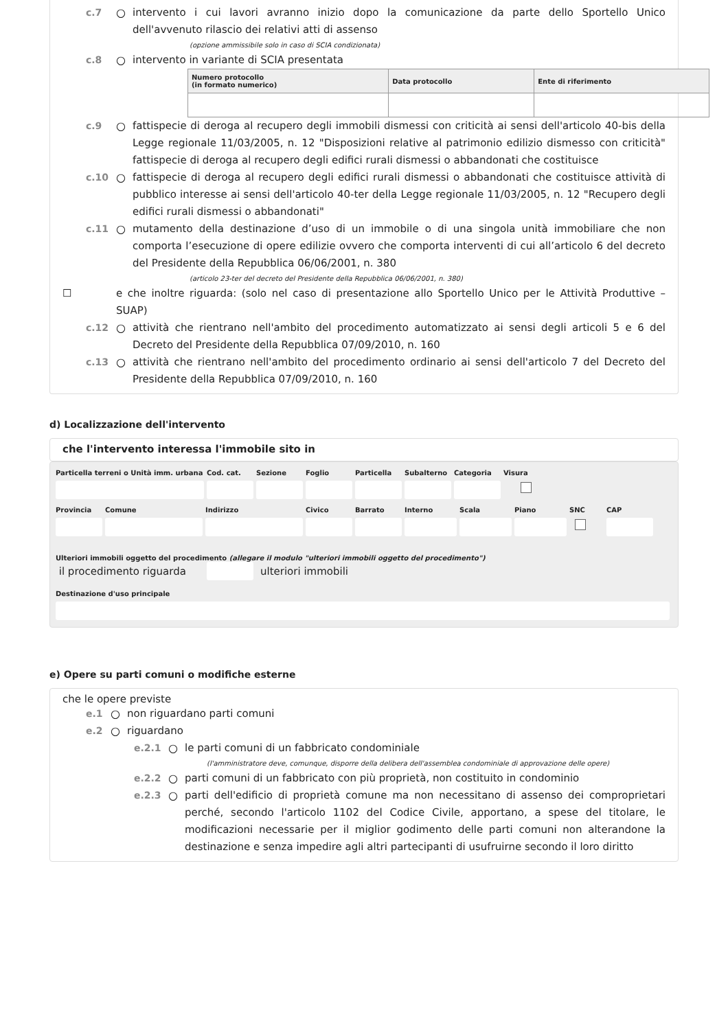c.7 ○ intervento i cui lavori avranno inizio dopo la comunicazione da parte dello Sportello Unico dell'avvenuto rilascio dei relativi atti di assenso
(opzione ammissibile solo in caso di SCIA condizionata)
c.8 ○ intervento in variante di SCIA presentata
| Numero protocollo (in formato numerico) | Data protocollo | Ente di riferimento |
| --- | --- | --- |
c.9 ○ fattispecie di deroga al recupero degli immobili dismessi con criticità ai sensi dell'articolo 40-bis della Legge regionale 11/03/2005, n. 12 "Disposizioni relative al patrimonio edilizio dismesso con criticità" fattispecie di deroga al recupero degli edifici rurali dismessi o abbandonati che costituisce
c.10 ○ fattispecie di deroga al recupero degli edifici rurali dismessi o abbandonati che costituisce attività di pubblico interesse ai sensi dell'articolo 40-ter della Legge regionale 11/03/2005, n. 12 "Recupero degli edifici rurali dismessi o abbandonati"
c.11 ○ mutamento della destinazione d’uso di un immobile o di una singola unità immobiliare che non comporta l’esecuzione di opere edilizie ovvero che comporta interventi di cui all’articolo 6 del decreto del Presidente della Repubblica 06/06/2001, n. 380
(articolo 23-ter del decreto del Presidente della Repubblica 06/06/2001, n. 380)
☐ e che inoltre riguarda: (solo nel caso di presentazione allo Sportello Unico per le Attività Produttive – SUAP)
c.12 ○ attività che rientrano nell'ambito del procedimento automatizzato ai sensi degli articoli 5 e 6 del Decreto del Presidente della Repubblica 07/09/2010, n. 160
c.13 ○ attività che rientrano nell'ambito del procedimento ordinario ai sensi dell'articolo 7 del Decreto del Presidente della Repubblica 07/09/2010, n. 160
d) Localizzazione dell'intervento
che l'intervento interessa l'immobile sito in
Particella terreni o Unità imm. urbana
Cod. cat. Sezione Foglio Particella Subalterno Categoria Visura
Provincia Comune Indirizzo Civico Barrato Interno Scala Piano SNC CAP
Ulteriori immobili oggetto del procedimento (allegare il modulo "ulteriori immobili oggetto del procedimento")
il procedimento riguarda ulteriori immobili
Destinazione d'uso principale
e) Opere su parti comuni o modifiche esterne
che le opere previste
e.1 ○ non riguardano parti comuni
e.2 ○ riguardano
e.2.1 ○ le parti comuni di un fabbricato condominiale
(l'amministratore deve, comunque, disporre della delibera dell'assemblea condominiale di approvazione delle opere)
e.2.2 ○ parti comuni di un fabbricato con più proprietà, non costituito in condominio
e.2.3 ○ parti dell'edificio di proprietà comune ma non necessitano di assenso dei comproprietari perché, secondo l'articolo 1102 del Codice Civile, apportano, a spese del titolare, le modificazioni necessarie per il miglior godimento delle parti comuni non alterandone la destinazione e senza impedire agli altri partecipanti di usufruirne secondo il loro diritto